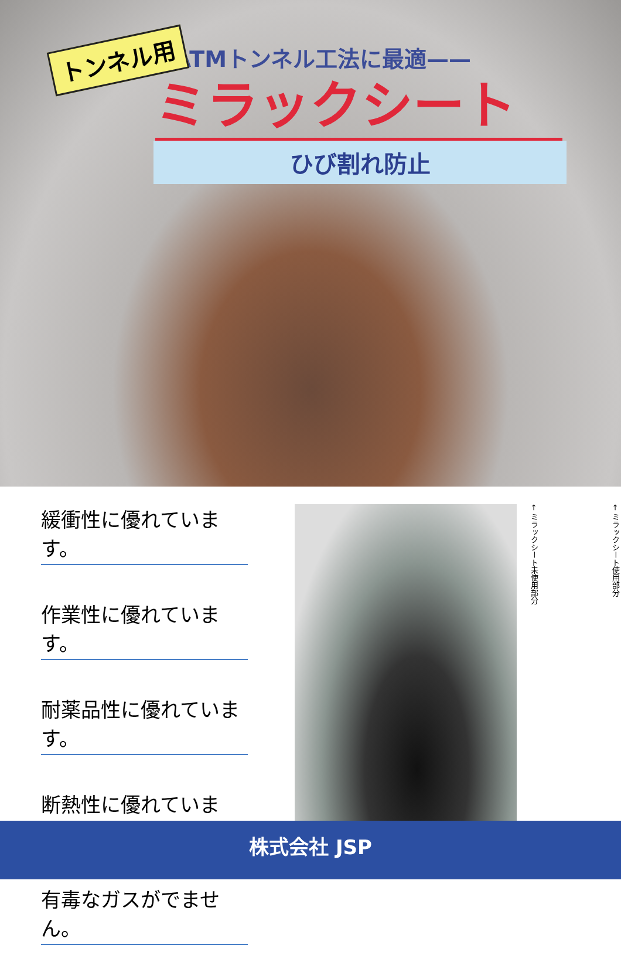トンネル用
NATMトンネル工法に最適——
ミラックシート
ひび割れ防止
緩衝性に優れています。 作業性に優れています。 耐薬品性に優れています。 断熱性に優れています。 有毒なガスがでません。
← ミラックシート使用部分
← ミラックシート未使用部分
株式会社 JSP